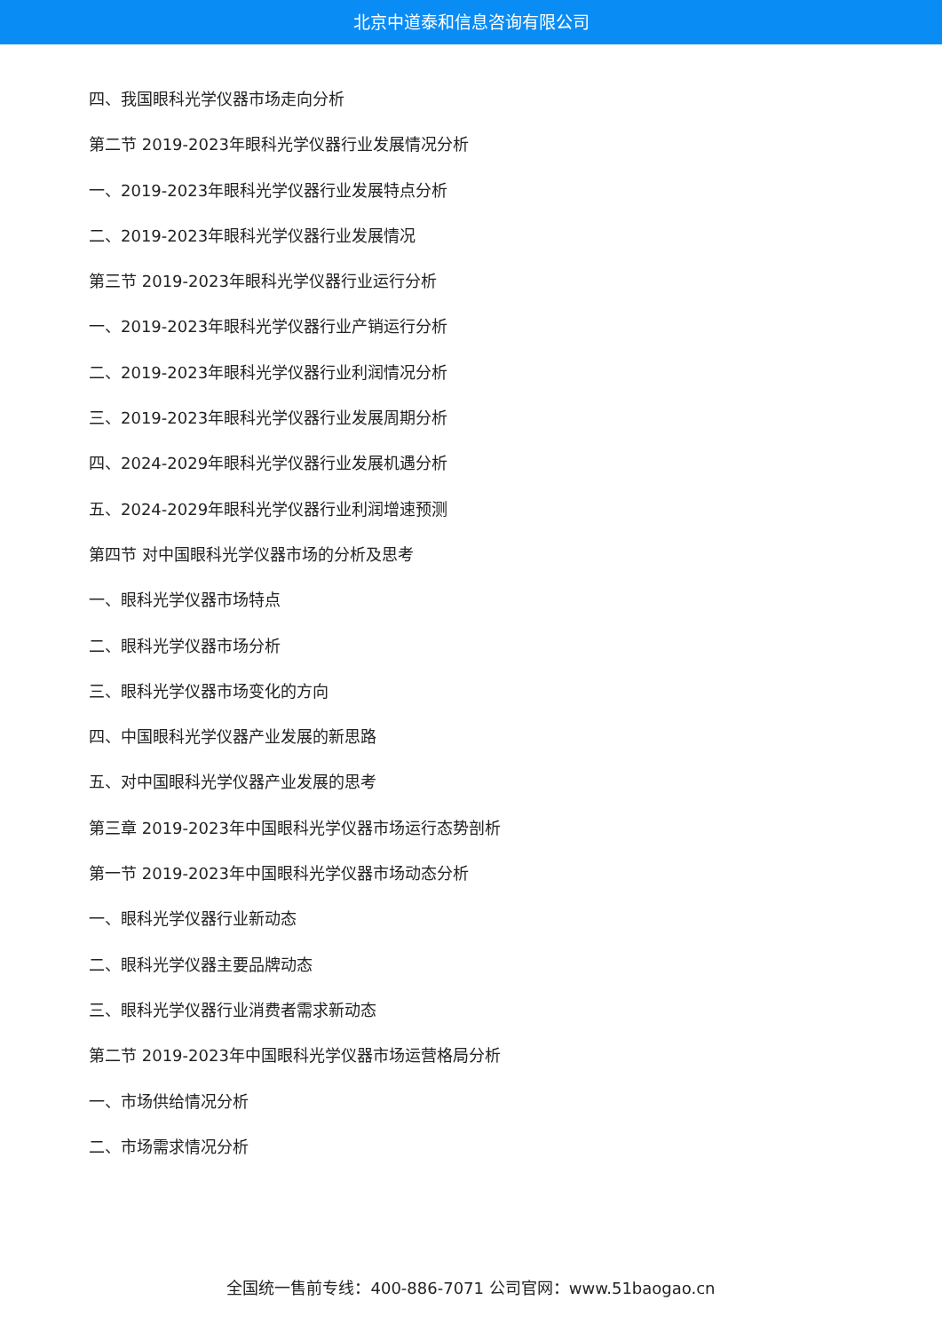北京中道泰和信息咨询有限公司
四、我国眼科光学仪器市场走向分析
第二节 2019-2023年眼科光学仪器行业发展情况分析
一、2019-2023年眼科光学仪器行业发展特点分析
二、2019-2023年眼科光学仪器行业发展情况
第三节 2019-2023年眼科光学仪器行业运行分析
一、2019-2023年眼科光学仪器行业产销运行分析
二、2019-2023年眼科光学仪器行业利润情况分析
三、2019-2023年眼科光学仪器行业发展周期分析
四、2024-2029年眼科光学仪器行业发展机遇分析
五、2024-2029年眼科光学仪器行业利润增速预测
第四节 对中国眼科光学仪器市场的分析及思考
一、眼科光学仪器市场特点
二、眼科光学仪器市场分析
三、眼科光学仪器市场变化的方向
四、中国眼科光学仪器产业发展的新思路
五、对中国眼科光学仪器产业发展的思考
第三章 2019-2023年中国眼科光学仪器市场运行态势剖析
第一节 2019-2023年中国眼科光学仪器市场动态分析
一、眼科光学仪器行业新动态
二、眼科光学仪器主要品牌动态
三、眼科光学仪器行业消费者需求新动态
第二节 2019-2023年中国眼科光学仪器市场运营格局分析
一、市场供给情况分析
二、市场需求情况分析
全国统一售前专线：400-886-7071 公司官网：www.51baogao.cn